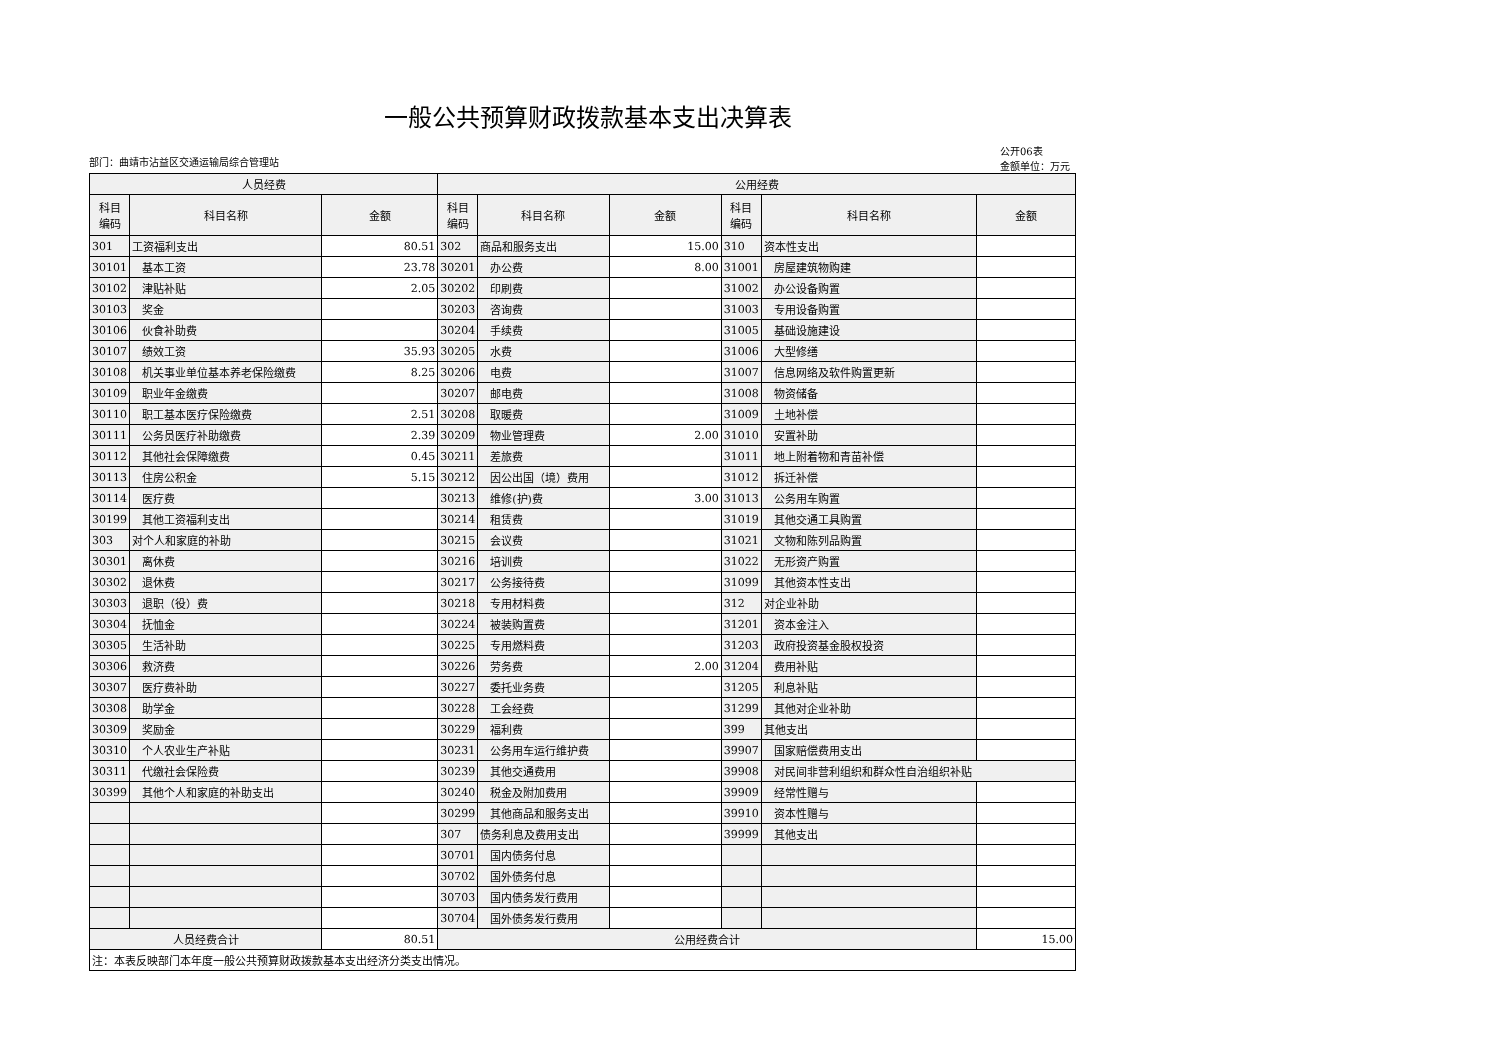一般公共预算财政拨款基本支出决算表
部门：曲靖市沾益区交通运输局综合管理站
公开06表
金额单位：万元
| 人员经费 | | | 公用经费 | | | | | |
| --- | --- | --- | --- | --- | --- | --- | --- | --- |
| 科目 编码 | 科目名称 | 金额 | 科目 编码 | 科目名称 | 金额 | 科目 编码 | 科目名称 | 金额 |
| 301 | 工资福利支出 | 80.51 | 302 | 商品和服务支出 | 15.00 | 310 | 资本性支出 | |
| 30101 | 基本工资 | 23.78 | 30201 | 办公费 | 8.00 | 31001 | 房屋建筑物购建 | |
| 30102 | 津贴补贴 | 2.05 | 30202 | 印刷费 | | 31002 | 办公设备购置 | |
| 30103 | 奖金 | | 30203 | 咨询费 | | 31003 | 专用设备购置 | |
| 30106 | 伙食补助费 | | 30204 | 手续费 | | 31005 | 基础设施建设 | |
| 30107 | 绩效工资 | 35.93 | 30205 | 水费 | | 31006 | 大型修缮 | |
| 30108 | 机关事业单位基本养老保险缴费 | 8.25 | 30206 | 电费 | | 31007 | 信息网络及软件购置更新 | |
| 30109 | 职业年金缴费 | | 30207 | 邮电费 | | 31008 | 物资储备 | |
| 30110 | 职工基本医疗保险缴费 | 2.51 | 30208 | 取暖费 | | 31009 | 土地补偿 | |
| 30111 | 公务员医疗补助缴费 | 2.39 | 30209 | 物业管理费 | 2.00 | 31010 | 安置补助 | |
| 30112 | 其他社会保障缴费 | 0.45 | 30211 | 差旅费 | | 31011 | 地上附着物和青苗补偿 | |
| 30113 | 住房公积金 | 5.15 | 30212 | 因公出国（境）费用 | | 31012 | 拆迁补偿 | |
| 30114 | 医疗费 | | 30213 | 维修(护)费 | 3.00 | 31013 | 公务用车购置 | |
| 30199 | 其他工资福利支出 | | 30214 | 租赁费 | | 31019 | 其他交通工具购置 | |
| 303 | 对个人和家庭的补助 | | 30215 | 会议费 | | 31021 | 文物和陈列品购置 | |
| 30301 | 离休费 | | 30216 | 培训费 | | 31022 | 无形资产购置 | |
| 30302 | 退休费 | | 30217 | 公务接待费 | | 31099 | 其他资本性支出 | |
| 30303 | 退职（役）费 | | 30218 | 专用材料费 | | 312 | 对企业补助 | |
| 30304 | 抚恤金 | | 30224 | 被装购置费 | | 31201 | 资本金注入 | |
| 30305 | 生活补助 | | 30225 | 专用燃料费 | | 31203 | 政府投资基金股权投资 | |
| 30306 | 救济费 | | 30226 | 劳务费 | 2.00 | 31204 | 费用补贴 | |
| 30307 | 医疗费补助 | | 30227 | 委托业务费 | | 31205 | 利息补贴 | |
| 30308 | 助学金 | | 30228 | 工会经费 | | 31299 | 其他对企业补助 | |
| 30309 | 奖励金 | | 30229 | 福利费 | | 399 | 其他支出 | |
| 30310 | 个人农业生产补贴 | | 30231 | 公务用车运行维护费 | | 39907 | 国家赔偿费用支出 | |
| 30311 | 代缴社会保险费 | | 30239 | 其他交通费用 | | 39908 | 对民间非营利组织和群众性自治组织补贴 | |
| 30399 | 其他个人和家庭的补助支出 | | 30240 | 税金及附加费用 | | 39909 | 经常性赠与 | |
| | | | 30299 | 其他商品和服务支出 | | 39910 | 资本性赠与 | |
| | | | 307 | 债务利息及费用支出 | | 39999 | 其他支出 | |
| | | | 30701 | 国内债务付息 | | | | |
| | | | 30702 | 国外债务付息 | | | | |
| | | | 30703 | 国内债务发行费用 | | | | |
| | | | 30704 | 国外债务发行费用 | | | | |
| 人员经费合计 | | 80.51 | 公用经费合计 | | | | | 15.00 |
| 注：本表反映部门本年度一般公共预算财政拨款基本支出经济分类支出情况。 | | | | | | | | |